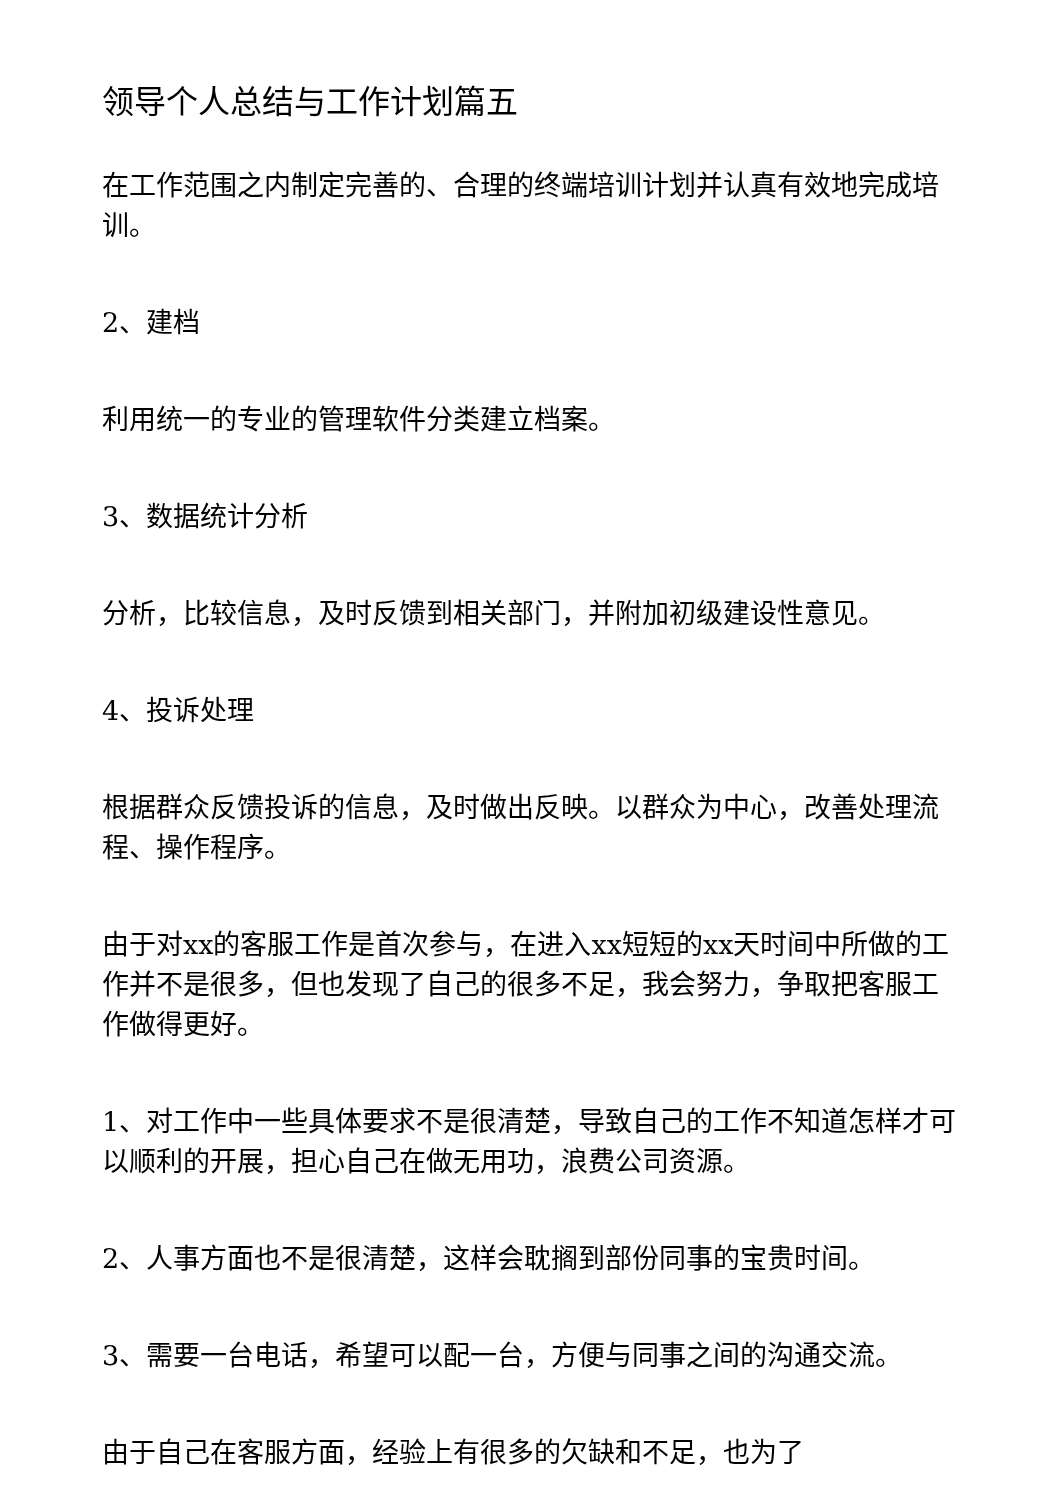领导个人总结与工作计划篇五
在工作范围之内制定完善的、合理的终端培训计划并认真有效地完成培训。
2、建档
利用统一的专业的管理软件分类建立档案。
3、数据统计分析
分析，比较信息，及时反馈到相关部门，并附加初级建设性意见。
4、投诉处理
根据群众反馈投诉的信息，及时做出反映。以群众为中心，改善处理流程、操作程序。
由于对xx的客服工作是首次参与，在进入xx短短的xx天时间中所做的工作并不是很多，但也发现了自己的很多不足，我会努力，争取把客服工作做得更好。
1、对工作中一些具体要求不是很清楚，导致自己的工作不知道怎样才可以顺利的开展，担心自己在做无用功，浪费公司资源。
2、人事方面也不是很清楚，这样会耽搁到部份同事的宝贵时间。
3、需要一台电话，希望可以配一台，方便与同事之间的沟通交流。
由于自己在客服方面，经验上有很多的欠缺和不足，也为了